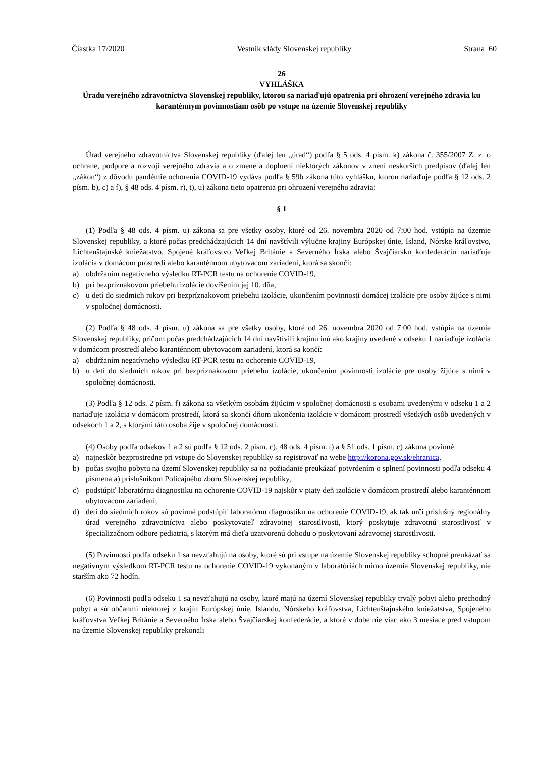Čiastka 17/2020 Vestník vlády Slovenskej republiky Strana 60
26
VYHLÁŠKA
Úradu verejného zdravotníctva Slovenskej republiky, ktorou sa nariaďujú opatrenia pri ohrození verejného zdravia ku karanténnym povinnostiam osôb po vstupe na územie Slovenskej republiky
Úrad verejného zdravotníctva Slovenskej republiky (ďalej len „úrad“) podľa § 5 ods. 4 písm. k) zákona č. 355/2007 Z. z. o ochrane, podpore a rozvoji verejného zdravia a o zmene a doplnení niektorých zákonov v znení neskorších predpisov (ďalej len „zákon“) z dôvodu pandémie ochorenia COVID-19 vydáva podľa § 59b zákona túto vyhlášku, ktorou nariaďuje podľa § 12 ods. 2 písm. b), c) a f), § 48 ods. 4 písm. r), t), u) zákona tieto opatrenia pri ohrození verejného zdravia:
§ 1
(1) Podľa § 48 ods. 4 písm. u) zákona sa pre všetky osoby, ktoré od 26. novembra 2020 od 7:00 hod. vstúpia na územie Slovenskej republiky, a ktoré počas predchádzajúcich 14 dní navštívili výlučne krajiny Európskej únie, Island, Nórske kráľovstvo, Lichtenštajnské kniežatstvo, Spojené kráľovstvo Veľkej Británie a Severného Írska alebo Švajčiarsku konfederáciu nariaďuje izolácia v domácom prostredí alebo karanténnom ubytovacom zariadení, ktorá sa skončí:
a) obdržaním negatívneho výsledku RT-PCR testu na ochorenie COVID-19,
b) pri bezpríznakovom priebehu izolácie dovŕšením jej 10. dňa,
c) u detí do siedmich rokov pri bezpríznakovom priebehu izolácie, ukončením povinnosti domácej izolácie pre osoby žijúce s nimi v spoločnej domácnosti.
(2) Podľa § 48 ods. 4 písm. u) zákona sa pre všetky osoby, ktoré od 26. novembra 2020 od 7:00 hod. vstúpia na územie Slovenskej republiky, pričom počas predchádzajúcich 14 dní navštívili krajinu inú ako krajiny uvedené v odseku 1 nariaďuje izolácia v domácom prostredí alebo karanténnom ubytovacom zariadení, ktorá sa končí:
a) obdržaním negatívneho výsledku RT-PCR testu na ochorenie COVID-19,
b) u detí do siedmich rokov pri bezpríznakovom priebehu izolácie, ukončením povinnosti izolácie pre osoby žijúce s nimi v spoločnej domácnosti.
(3) Podľa § 12 ods. 2 písm. f) zákona sa všetkým osobám žijúcim v spoločnej domácnosti s osobami uvedenými v odseku 1 a 2 nariaďuje izolácia v domácom prostredí, ktorá sa skončí dňom ukončenia izolácie v domácom prostredí všetkých osôb uvedených v odsekoch 1 a 2, s ktorými táto osoba žije v spoločnej domácnosti.
(4) Osoby podľa odsekov 1 a 2 sú podľa § 12 ods. 2 písm. c), 48 ods. 4 písm. t) a § 51 ods. 1 písm. c) zákona povinné
a) najneskôr bezprostredne pri vstupe do Slovenskej republiky sa registrovať na webe http://korona.gov.sk/ehranica,
b) počas svojho pobytu na území Slovenskej republiky sa na požiadanie preukázať potvrdením o splnení povinnosti podľa odseku 4 písmena a) príslušníkom Policajného zboru Slovenskej republiky,
c) podstúpiť laboratórnu diagnostiku na ochorenie COVID-19 najskôr v piaty deň izolácie v domácom prostredí alebo karanténnom ubytovacom zariadení;
d) deti do siedmich rokov sú povinné podstúpiť laboratórnu diagnostiku na ochorenie COVID-19, ak tak určí príslušný regionálny úrad verejného zdravotníctva alebo poskytovateľ zdravotnej starostlivosti, ktorý poskytuje zdravotnú starostlivosť v špecializačnom odbore pediatria, s ktorým má dieťa uzatvorenú dohodu o poskytovaní zdravotnej starostlivosti.
(5) Povinnosti podľa odseku 1 sa nevzťahujú na osoby, ktoré sú pri vstupe na územie Slovenskej republiky schopné preukázať sa negatívnym výsledkom RT-PCR testu na ochorenie COVID-19 vykonaným v laboratóriách mimo územia Slovenskej republiky, nie starším ako 72 hodín.
(6) Povinnosti podľa odseku 1 sa nevzťahujú na osoby, ktoré majú na území Slovenskej republiky trvalý pobyt alebo prechodný pobyt a sú občanmi niektorej z krajín Európskej únie, Islandu, Nórskeho kráľovstva, Lichtenštajnského kniežatstva, Spojeného kráľovstva Veľkej Británie a Severného Írska alebo Švajčiarskej konfederácie, a ktoré v dobe nie viac ako 3 mesiace pred vstupom na územie Slovenskej republiky prekonali